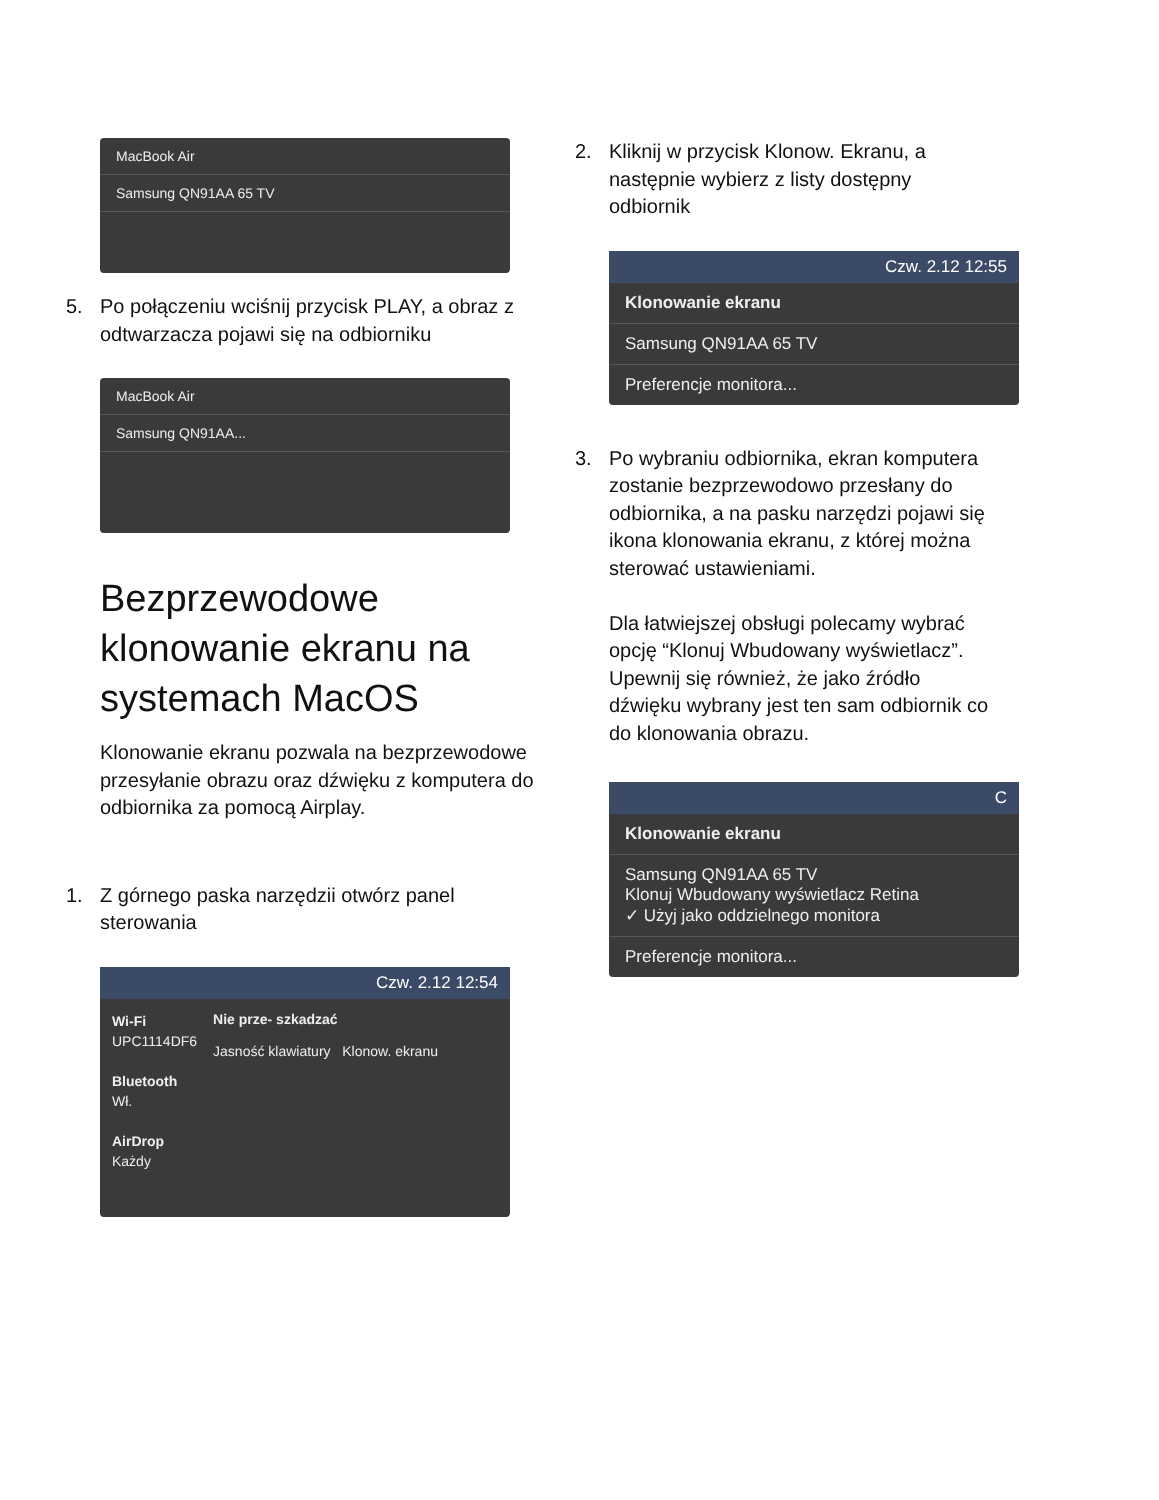MacBook Air
Samsung QN91AA 65 TV
5. Po połączeniu wciśnij przycisk PLAY, a obraz z odtwarzacza pojawi się na odbiorniku
MacBook Air
Samsung QN91AA...
Bezprzewodowe klonowanie ekranu na systemach MacOS
Klonowanie ekranu pozwala na bezprzewodowe przesyłanie obrazu oraz dźwięku z komputera do odbiornika za pomocą Airplay.
1. Z górnego paska narzędzii otwórz panel sterowania
Czw. 2.12 12:54
Wi-Fi
UPC1114DF6
Bluetooth
Wł.
AirDrop
Każdy
Nie prze- szkadzać
Jasność klawiatury Klonow. ekranu
2. Kliknij w przycisk Klonow. Ekranu, a następnie wybierz z listy dostępny odbiornik
Czw. 2.12 12:55
Klonowanie ekranu
Samsung QN91AA 65 TV
Preferencje monitora...
3. Po wybraniu odbiornika, ekran komputera zostanie bezprzewodowo przesłany do odbiornika, a na pasku narzędzi pojawi się ikona klonowania ekranu, z której można sterować ustawieniami.
Dla łatwiejszej obsługi polecamy wybrać opcję “Klonuj Wbudowany wyświetlacz”. Upewnij się również, że jako źródło dźwięku wybrany jest ten sam odbiornik co do klonowania obrazu.
C
Klonowanie ekranu
Samsung QN91AA 65 TV
Klonuj Wbudowany wyświetlacz Retina
✓ Użyj jako oddzielnego monitora
Preferencje monitora...